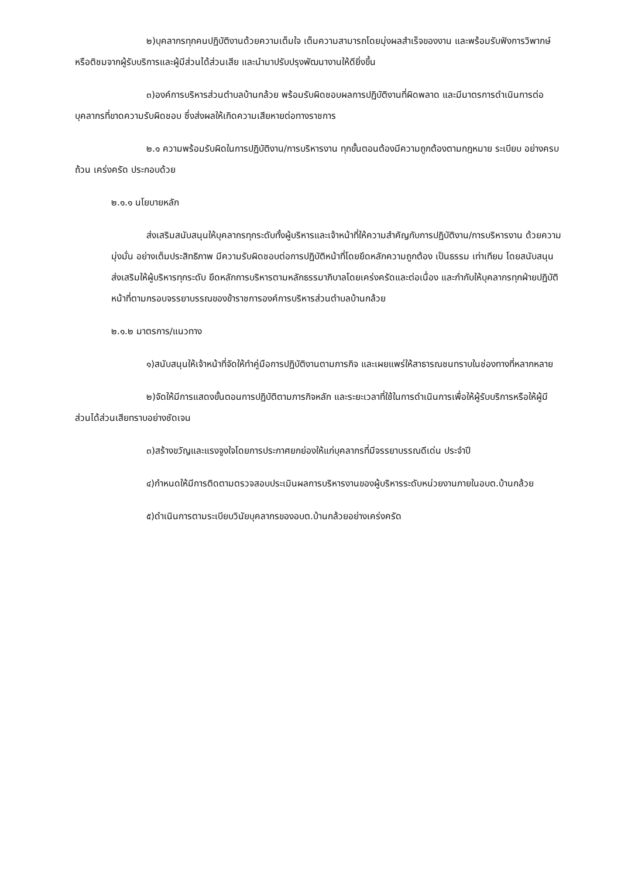๒)บุคลากรทุกคนปฏิบัติงานด้วยความเต็มใจ เต็มความสามารถโดยมุ่งผลสำเร็จของงาน และพร้อมรับฟังการวิพากษ์หรือติชมจากผู้รับบริการและผู้มีส่วนได้ส่วนเสีย และนำมาปรับปรุงพัฒนางานให้ดียิ่งขึ้น
๓)องค์การบริหารส่วนตำบลบ้านกล้วย พร้อมรับผิดชอบผลการปฏิบัติงานที่ผิดพลาด และมีมาตรการดำเนินการต่อบุคลากรที่ขาดความรับผิดชอบ ซึ่งส่งผลให้เกิดความเสียหายต่อทางราชการ
๒.๑ ความพร้อมรับผิดในการปฏิบัติงาน/การบริหารงาน ทุกขั้นตอนต้องมีความถูกต้องตามกฎหมาย ระเบียบ อย่างครบถ้วน เคร่งครัด ประกอบด้วย
๒.๑.๑ นโยบายหลัก
ส่งเสริมสนับสนุนให้บุคลากรทุกระดับทั้งผู้บริหารและเจ้าหน้าที่ให้ความสำคัญกับการปฏิบัติงาน/การบริหารงาน ด้วยความมุ่งมั่น อย่างเต็มประสิทธิภาพ มีความรับผิดชอบต่อการปฏิบัติหน้าที่โดยยึดหลักความถูกต้อง เป็นธรรม เท่าเทียม โดยสนับสนุนส่งเสริมให้ผู้บริหารทุกระดับ ยึดหลักการบริหารตามหลักธรรมาภิบาลโดยเคร่งครัดและต่อเนื่อง และกำกับให้บุคลากรทุกฝ่ายปฏิบัติหน้าที่ตามกรอบจรรยาบรรณของข้าราชการองค์การบริหารส่วนตำบลบ้านกล้วย
๒.๑.๒ มาตรการ/แนวทาง
๑)สนับสนุนให้เจ้าหน้าที่จัดให้ทำคู่มือการปฏิบัติงานตามภารกิจ และเผยแพร่ให้สาธารณชนทราบในช่องทางที่หลากหลาย
๒)จัดให้มีการแสดงขั้นตอนการปฏิบัติตามภารกิจหลัก และระยะเวลาที่ใช้ในการดำเนินการเพื่อให้ผู้รับบริการหรือให้ผู้มีส่วนได้ส่วนเสียทราบอย่างชัดเจน
๓)สร้างขวัญและแรงจูงใจโดยการประกาศยกย่องให้แก่บุคลากรที่มีจรรยาบรรณดีเด่น ประจำปี
๔)กำหนดให้มีการติดตามตรวจสอบประเมินผลการบริหารงานของผู้บริหารระดับหน่วยงานภายในอบต.บ้านกล้วย
๕)ดำเนินการตามระเบียบวินัยบุคลากรของอบต.บ้านกล้วยอย่างเคร่งครัด